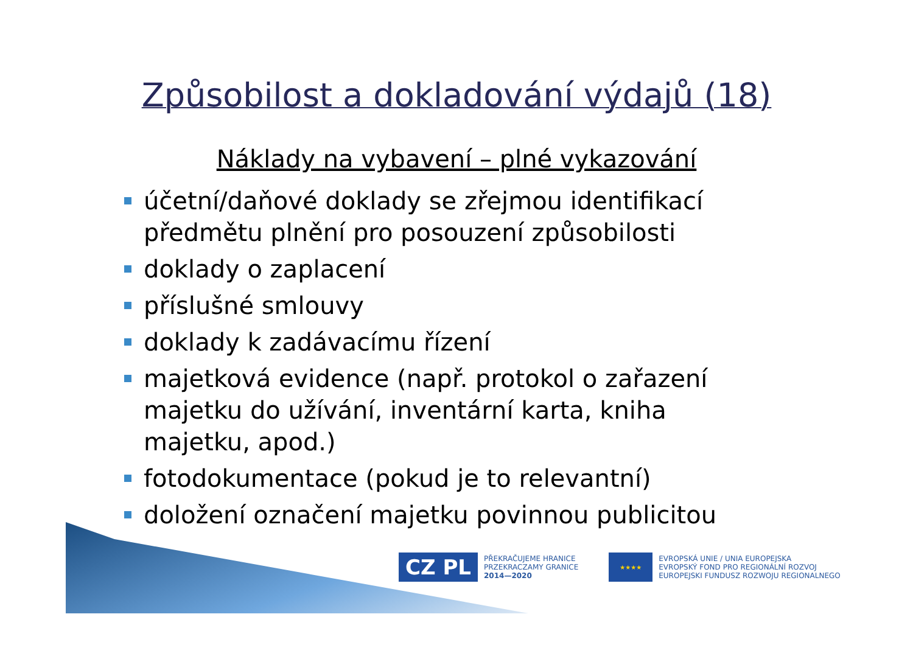Způsobilost a dokladování výdajů (18)
Náklady na vybavení – plné vykazování
účetní/daňové doklady se zřejmou identifikací předmětu plnění pro posouzení způsobilosti
doklady o zaplacení
příslušné smlouvy
doklady k zadávacímu řízení
majetková evidence (např. protokol o zařazení majetku do užívání, inventární karta, kniha majetku, apod.)
fotodokumentace (pokud je to relevantní)
doložení označení majetku povinnou publicitou
CZ PL
PŘEKRAČUJEME HRANICE
PRZEKRACZAMY GRANICE
2014—2020
★★★★
EVROPSKÁ UNIE / UNIA EUROPEJSKA
EVROPSKÝ FOND PRO REGIONÁLNÍ ROZVOJ
EUROPEJSKI FUNDUSZ ROZWOJU REGIONALNEGO